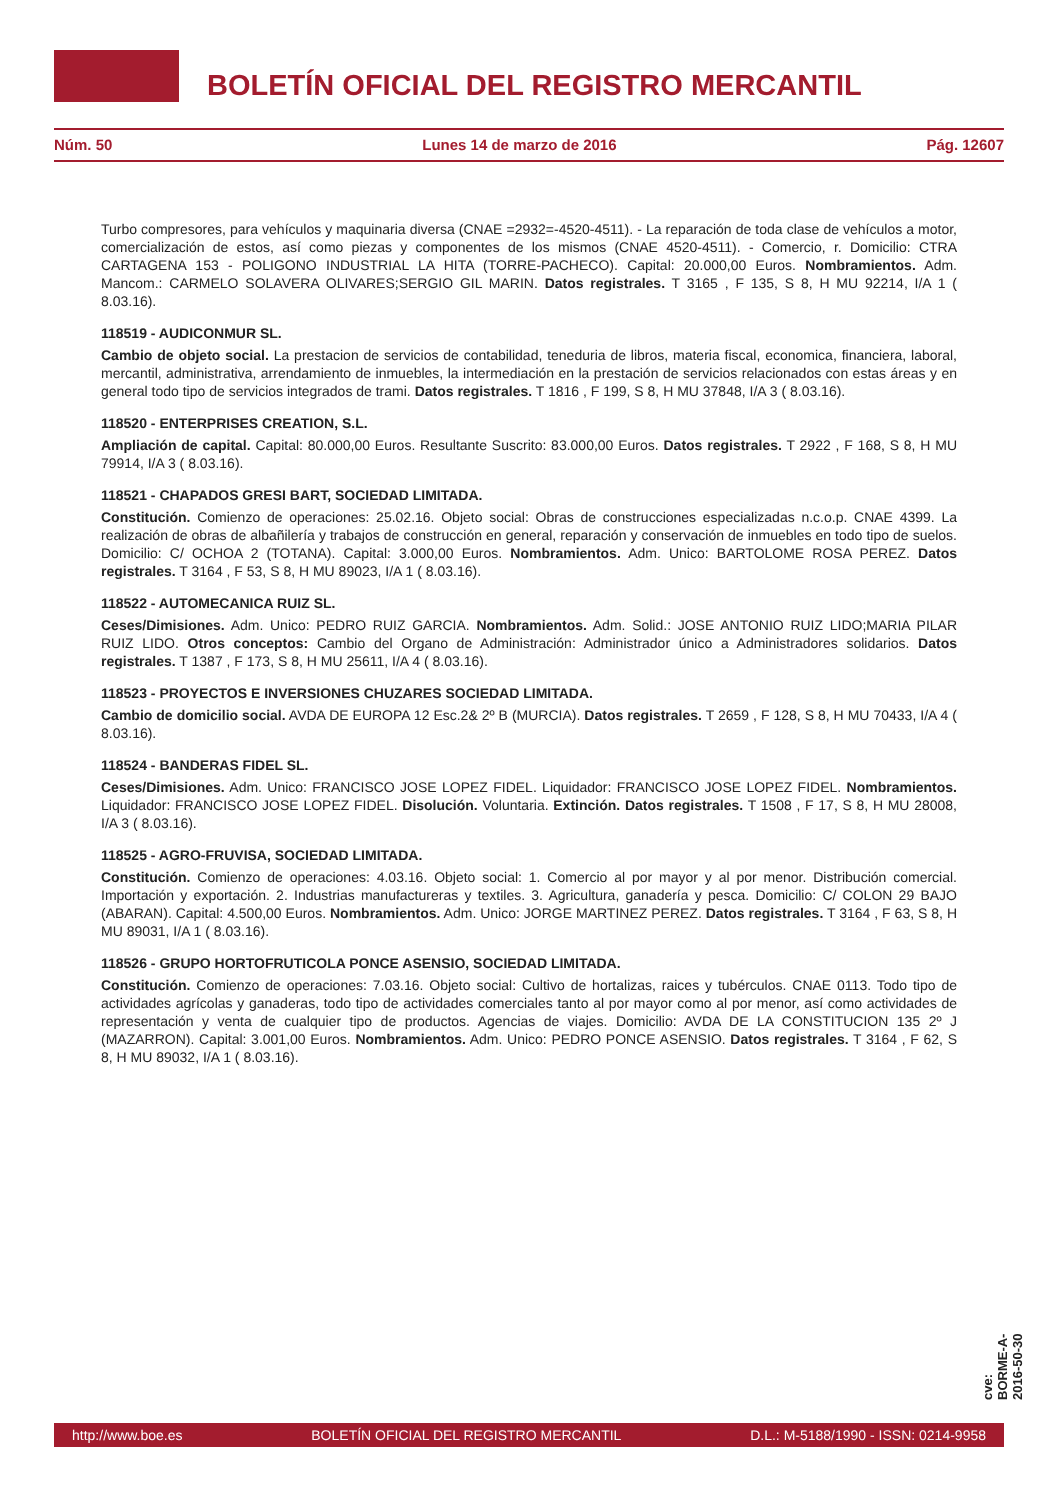BOLETÍN OFICIAL DEL REGISTRO MERCANTIL
Núm. 50 Lunes 14 de marzo de 2016 Pág. 12607
Turbo compresores, para vehículos y maquinaria diversa (CNAE =2932=-4520-4511). - La reparación de toda clase de vehículos a motor, comercialización de estos, así como piezas y componentes de los mismos (CNAE 4520-4511). - Comercio, r. Domicilio: CTRA CARTAGENA 153 - POLIGONO INDUSTRIAL LA HITA (TORRE-PACHECO). Capital: 20.000,00 Euros. Nombramientos. Adm. Mancom.: CARMELO SOLAVERA OLIVARES;SERGIO GIL MARIN. Datos registrales. T 3165 , F 135, S 8, H MU 92214, I/A 1 ( 8.03.16).
118519 - AUDICONMUR SL.
Cambio de objeto social. La prestacion de servicios de contabilidad, teneduria de libros, materia fiscal, economica, financiera, laboral, mercantil, administrativa, arrendamiento de inmuebles, la intermediación en la prestación de servicios relacionados con estas áreas y en general todo tipo de servicios integrados de trami. Datos registrales. T 1816 , F 199, S 8, H MU 37848, I/A 3 ( 8.03.16).
118520 - ENTERPRISES CREATION, S.L.
Ampliación de capital. Capital: 80.000,00 Euros. Resultante Suscrito: 83.000,00 Euros. Datos registrales. T 2922 , F 168, S 8, H MU 79914, I/A 3 ( 8.03.16).
118521 - CHAPADOS GRESI BART, SOCIEDAD LIMITADA.
Constitución. Comienzo de operaciones: 25.02.16. Objeto social: Obras de construcciones especializadas n.c.o.p. CNAE 4399. La realización de obras de albañilería y trabajos de construcción en general, reparación y conservación de inmuebles en todo tipo de suelos. Domicilio: C/ OCHOA 2 (TOTANA). Capital: 3.000,00 Euros. Nombramientos. Adm. Unico: BARTOLOME ROSA PEREZ. Datos registrales. T 3164 , F 53, S 8, H MU 89023, I/A 1 ( 8.03.16).
118522 - AUTOMECANICA RUIZ SL.
Ceses/Dimisiones. Adm. Unico: PEDRO RUIZ GARCIA. Nombramientos. Adm. Solid.: JOSE ANTONIO RUIZ LIDO;MARIA PILAR RUIZ LIDO. Otros conceptos: Cambio del Organo de Administración: Administrador único a Administradores solidarios. Datos registrales. T 1387 , F 173, S 8, H MU 25611, I/A 4 ( 8.03.16).
118523 - PROYECTOS E INVERSIONES CHUZARES SOCIEDAD LIMITADA.
Cambio de domicilio social. AVDA DE EUROPA 12 Esc.2& 2º B (MURCIA). Datos registrales. T 2659 , F 128, S 8, H MU 70433, I/A 4 ( 8.03.16).
118524 - BANDERAS FIDEL SL.
Ceses/Dimisiones. Adm. Unico: FRANCISCO JOSE LOPEZ FIDEL. Liquidador: FRANCISCO JOSE LOPEZ FIDEL. Nombramientos. Liquidador: FRANCISCO JOSE LOPEZ FIDEL. Disolución. Voluntaria. Extinción. Datos registrales. T 1508 , F 17, S 8, H MU 28008, I/A 3 ( 8.03.16).
118525 - AGRO-FRUVISA, SOCIEDAD LIMITADA.
Constitución. Comienzo de operaciones: 4.03.16. Objeto social: 1. Comercio al por mayor y al por menor. Distribución comercial. Importación y exportación. 2. Industrias manufactureras y textiles. 3. Agricultura, ganadería y pesca. Domicilio: C/ COLON 29 BAJO (ABARAN). Capital: 4.500,00 Euros. Nombramientos. Adm. Unico: JORGE MARTINEZ PEREZ. Datos registrales. T 3164 , F 63, S 8, H MU 89031, I/A 1 ( 8.03.16).
118526 - GRUPO HORTOFRUTICOLA PONCE ASENSIO, SOCIEDAD LIMITADA.
Constitución. Comienzo de operaciones: 7.03.16. Objeto social: Cultivo de hortalizas, raices y tubérculos. CNAE 0113. Todo tipo de actividades agrícolas y ganaderas, todo tipo de actividades comerciales tanto al por mayor como al por menor, así como actividades de representación y venta de cualquier tipo de productos. Agencias de viajes. Domicilio: AVDA DE LA CONSTITUCION 135 2º J (MAZARRON). Capital: 3.001,00 Euros. Nombramientos. Adm. Unico: PEDRO PONCE ASENSIO. Datos registrales. T 3164 , F 62, S 8, H MU 89032, I/A 1 ( 8.03.16).
cve: BORME-A-2016-50-30
http://www.boe.es BOLETÍN OFICIAL DEL REGISTRO MERCANTIL D.L.: M-5188/1990 - ISSN: 0214-9958